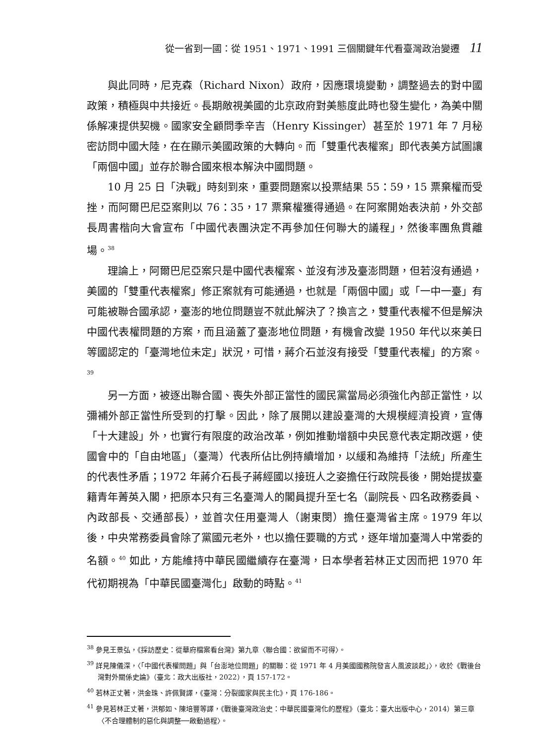從一省到一國：從 1951、1971、1991 三個關鍵年代看臺灣政治變遷 11
與此同時，尼克森（Richard Nixon）政府，因應環境變動，調整過去的對中國政策，積極與中共接近。長期敵視美國的北京政府對美態度此時也發生變化，為美中關係解凍提供契機。國家安全顧問季辛吉（Henry Kissinger）甚至於 1971 年 7 月秘密訪問中國大陸，在在顯示美國政策的大轉向。而「雙重代表權案」即代表美方試圖讓「兩個中國」並存於聯合國來根本解決中國問題。
10 月 25 日「決戰」時刻到來，重要問題案以投票結果 55：59，15 票棄權而受挫，而阿爾巴尼亞案則以 76：35，17 票棄權獲得通過。在阿案開始表決前，外交部長周書楷向大會宣布「中國代表團決定不再參加任何聯大的議程」，然後率團魚貫離場。<sup>38</sup>
理論上，阿爾巴尼亞案只是中國代表權案、並沒有涉及臺澎問題，但若沒有通過，美國的「雙重代表權案」修正案就有可能通過，也就是「兩個中國」或「一中一臺」有可能被聯合國承認，臺澎的地位問題豈不就此解決了？換言之，雙重代表權不但是解決中國代表權問題的方案，而且涵蓋了臺澎地位問題，有機會改變 1950 年代以來美日等國認定的「臺灣地位未定」狀況，可惜，蔣介石並沒有接受「雙重代表權」的方案。<sup>39</sup>
另一方面，被逐出聯合國、喪失外部正當性的國民黨當局必須強化內部正當性，以彌補外部正當性所受到的打擊。因此，除了展開以建設臺灣的大規模經濟投資，宣傳「十大建設」外，也實行有限度的政治改革，例如推動增額中央民意代表定期改選，使國會中的「自由地區」（臺灣）代表所佔比例持續增加，以緩和為維持「法統」所產生的代表性矛盾；1972 年蔣介石長子蔣經國以接班人之姿擔任行政院長後，開始提拔臺籍青年菁英入閣，把原本只有三名臺灣人的閣員提升至七名（副院長、四名政務委員、內政部長、交通部長），並首次任用臺灣人（謝東閔）擔任臺灣省主席。1979 年以後，中央常務委員會除了黨國元老外，也以擔任要職的方式，逐年增加臺灣人中常委的名額。<sup>40</sup> 如此，方能維持中華民國繼續存在臺灣，日本學者若林正丈因而把 1970 年代初期視為「中華民國臺灣化」啟動的時點。<sup>41</sup>
<sup>38</sup> 參見王景弘，《採訪歷史：從華府檔案看台灣》第九章〈聯合國：欲留而不可得〉。
<sup>39</sup> 詳見陳儀深，〈「中國代表權問題」與「台澎地位問題」的關聯：從 1971 年 4 月美國國務院發言人風波談起」〉，收於《戰後台灣對外關係史論》（臺北：政大出版社，2022），頁 157-172。
<sup>40</sup> 若林正丈著，洪金珠、許佩賢譯，《臺灣：分裂國家與民主化》，頁 176-186。
<sup>41</sup> 參見若林正丈著，洪郁如、陳培豐等譯，《戰後臺灣政治史：中華民國臺灣化的歷程》（臺北：臺大出版中心，2014）第三章〈不合理體制的惡化與調整──啟動過程〉。